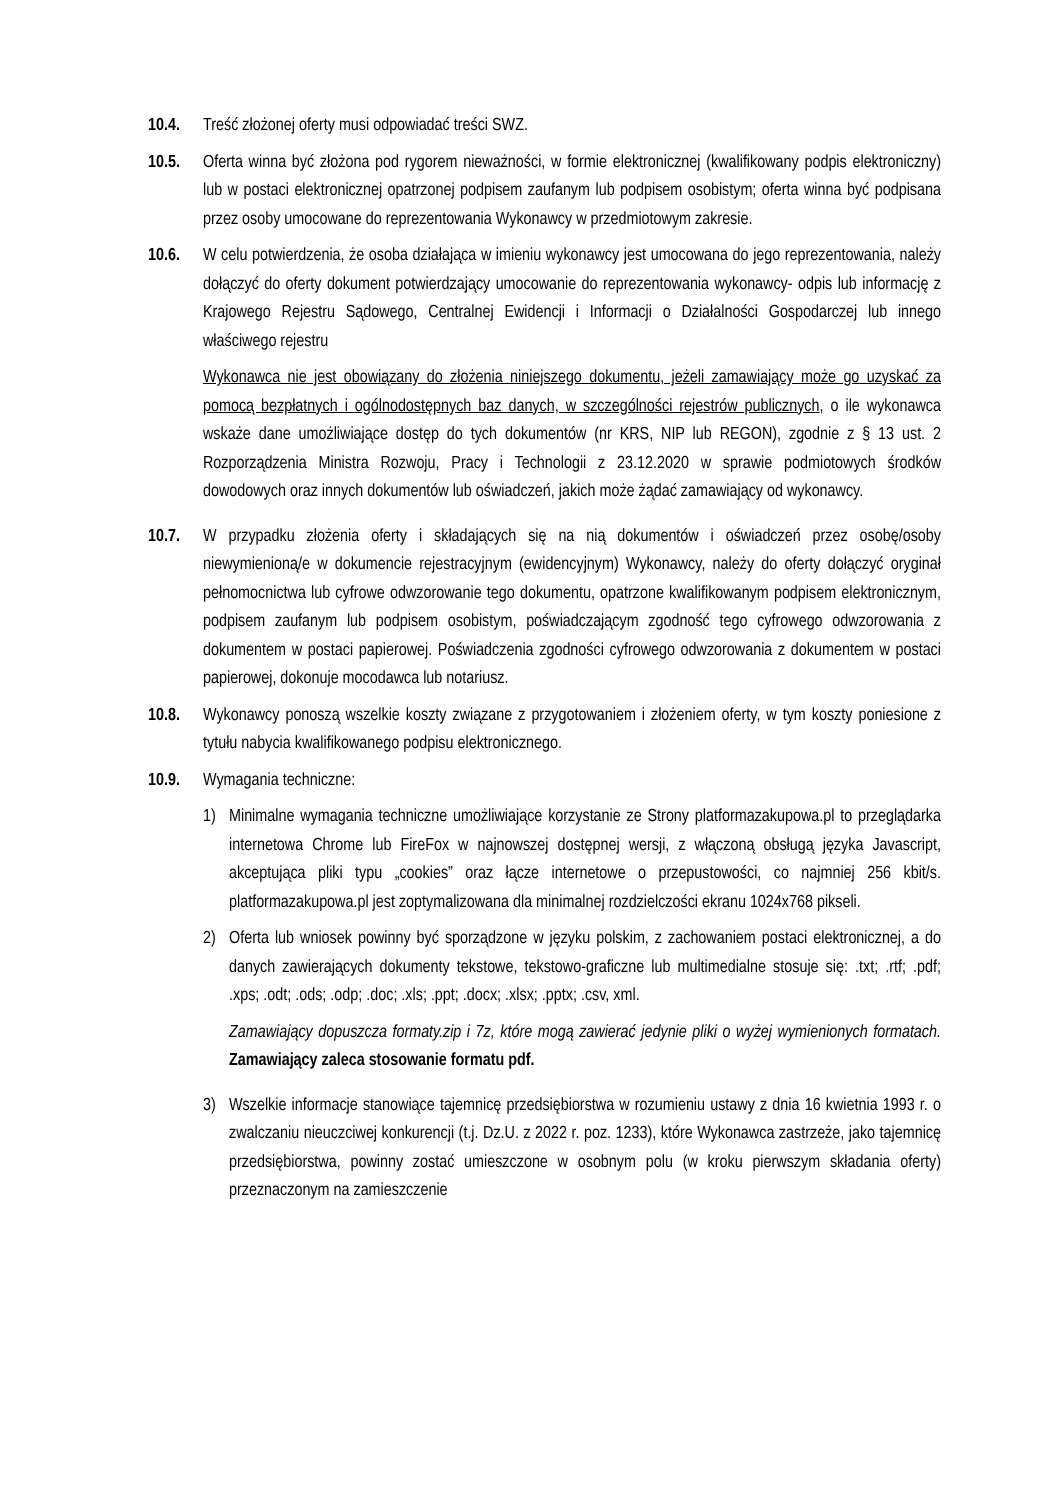10.4. Treść złożonej oferty musi odpowiadać treści SWZ.
10.5. Oferta winna być złożona pod rygorem nieważności, w formie elektronicznej (kwalifikowany podpis elektroniczny) lub w postaci elektronicznej opatrzonej podpisem zaufanym lub podpisem osobistym; oferta winna być podpisana przez osoby umocowane do reprezentowania Wykonawcy w przedmiotowym zakresie.
10.6. W celu potwierdzenia, że osoba działająca w imieniu wykonawcy jest umocowana do jego reprezentowania, należy dołączyć do oferty dokument potwierdzający umocowanie do reprezentowania wykonawcy- odpis lub informację z Krajowego Rejestru Sądowego, Centralnej Ewidencji i Informacji o Działalności Gospodarczej lub innego właściwego rejestru
Wykonawca nie jest obowiązany do złożenia niniejszego dokumentu, jeżeli zamawiający może go uzyskać za pomocą bezpłatnych i ogólnodostępnych baz danych, w szczególności rejestrów publicznych, o ile wykonawca wskaże dane umożliwiające dostęp do tych dokumentów (nr KRS, NIP lub REGON), zgodnie z § 13 ust. 2 Rozporządzenia Ministra Rozwoju, Pracy i Technologii z 23.12.2020 w sprawie podmiotowych środków dowodowych oraz innych dokumentów lub oświadczeń, jakich może żądać zamawiający od wykonawcy.
10.7. W przypadku złożenia oferty i składających się na nią dokumentów i oświadczeń przez osobę/osoby niewymienioną/e w dokumencie rejestracyjnym (ewidencyjnym) Wykonawcy, należy do oferty dołączyć oryginał pełnomocnictwa lub cyfrowe odwzorowanie tego dokumentu, opatrzone kwalifikowanym podpisem elektronicznym, podpisem zaufanym lub podpisem osobistym, poświadczającym zgodność tego cyfrowego odwzorowania z dokumentem w postaci papierowej. Poświadczenia zgodności cyfrowego odwzorowania z dokumentem w postaci papierowej, dokonuje mocodawca lub notariusz.
10.8. Wykonawcy ponoszą wszelkie koszty związane z przygotowaniem i złożeniem oferty, w tym koszty poniesione z tytułu nabycia kwalifikowanego podpisu elektronicznego.
10.9. Wymagania techniczne:
1) Minimalne wymagania techniczne umożliwiające korzystanie ze Strony platformazakupowa.pl to przeglądarka internetowa Chrome lub FireFox w najnowszej dostępnej wersji, z włączoną obsługą języka Javascript, akceptująca pliki typu „cookies” oraz łącze internetowe o przepustowości, co najmniej 256 kbit/s. platformazakupowa.pl jest zoptymalizowana dla minimalnej rozdzielczości ekranu 1024x768 pikseli.
2) Oferta lub wniosek powinny być sporządzone w języku polskim, z zachowaniem postaci elektronicznej, a do danych zawierających dokumenty tekstowe, tekstowo-graficzne lub multimedialne stosuje się: .txt; .rtf; .pdf; .xps; .odt; .ods; .odp; .doc; .xls; .ppt; .docx; .xlsx; .pptx; .csv, xml.
Zamawiający dopuszcza formaty.zip i 7z, które mogą zawierać jedynie pliki o wyżej wymienionych formatach. Zamawiający zaleca stosowanie formatu pdf.
3) Wszelkie informacje stanowiące tajemnicę przedsiębiorstwa w rozumieniu ustawy z dnia 16 kwietnia 1993 r. o zwalczaniu nieuczciwej konkurencji (t.j. Dz.U. z 2022 r. poz. 1233), które Wykonawca zastrzeże, jako tajemnicę przedsiębiorstwa, powinny zostać umieszczone w osobnym polu (w kroku pierwszym składania oferty) przeznaczonym na zamieszczenie